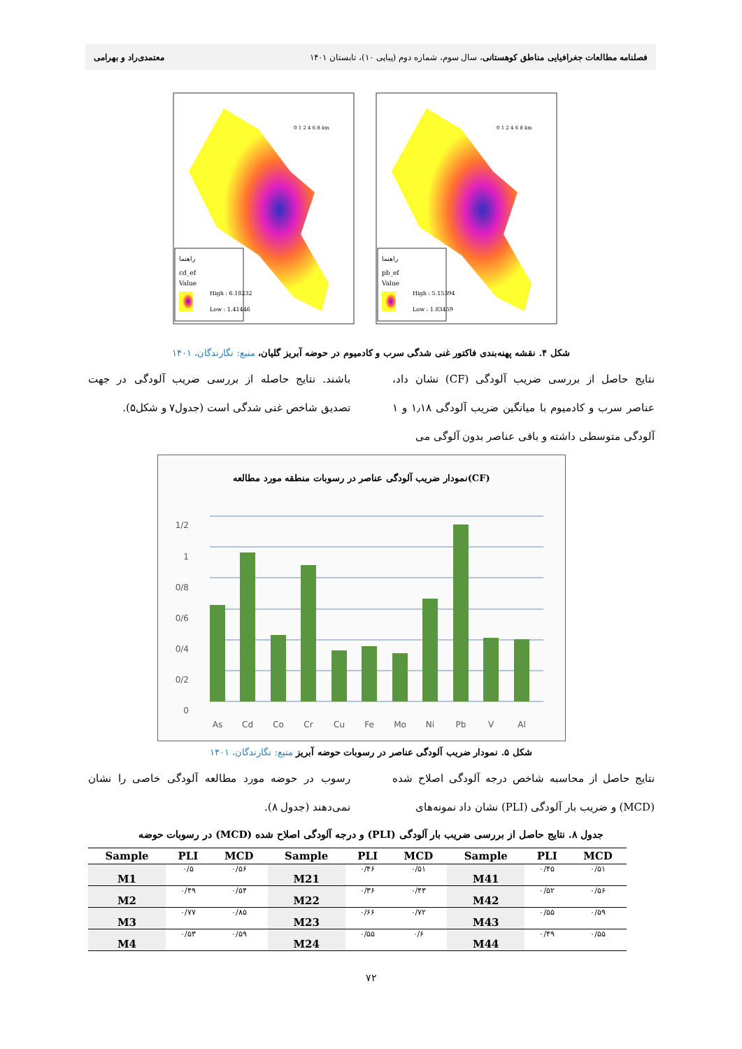فصلنامه مطالعات جغرافیایی مناطق کوهستانی، سال سوم، شماره دوم (پیاپی ۱۰)، تابستان ۱۴۰۱
معتمدی‌راد و بهرامی
راهنما
cd_ef
Value
High : 6.18232
Low : 1.41446
0 1 2 4 6 8 km
راهنما
pb_ef
Value
High : 5.15394
Low : 1.83459
0 1 2 4 6 8 km
شکل ۴. نقشه پهنه‌بندی فاکتور غنی شدگی سرب و کادمیوم در حوضه آبریز گلیان، منبع: نگارندگان، ۱۴۰۱
نتایج حاصل از بررسی ضریب آلودگی (CF) نشان داد، عناصر سرب و کادمیوم با میانگین ضریب آلودگی ۱٫۱۸ و ۱ آلودگی متوسطی داشته و باقی عناصر بدون آلوگی می
باشند. نتایج حاصله از بررسی ضریب آلودگی در جهت تصدیق شاخص غنی شدگی است (جدول۷ و شکل۵).
نمودار ضریب آلودگی عناصر در رسوبات منطقه مورد مطالعه(CF)
1/2
1
0/8
0/6
0/4
0/2
0
As
Cd
Co
Cr
Cu
Fe
Mo
Ni
Pb
V
Al
شکل ۵. نمودار ضریب آلودگی عناصر در رسوبات حوضه آبریز منبع: نگارندگان، ۱۴۰۱
نتایج حاصل از محاسبه شاخص درجه آلودگی اصلاح شده (MCD) و ضریب بار آلودگی (PLI) نشان داد نمونه‌های
رسوب در حوضه مورد مطالعه آلودگی خاصی را نشان نمی‌دهند (جدول ۸).
جدول ۸. نتایج حاصل از بررسی ضریب بار آلودگی (PLI) و درجه آلودگی اصلاح شده (MCD) در رسوبات حوضه
| Sample | PLI | MCD | Sample | PLI | MCD | Sample | PLI | MCD |
| --- | --- | --- | --- | --- | --- | --- | --- | --- |
| M1 | ۰/۵ | ۰/۵۶ | M21 | ۰/۴۶ | ۰/۵۱ | M41 | ۰/۴۵ | ۰/۵۱ |
| M2 | ۰/۴۹ | ۰/۵۴ | M22 | ۰/۳۶ | ۰/۴۳ | M42 | ۰/۵۲ | ۰/۵۶ |
| M3 | ۰/۷۷ | ۰/۸۵ | M23 | ۰/۶۶ | ۰/۷۲ | M43 | ۰/۵۵ | ۰/۵۹ |
| M4 | ۰/۵۳ | ۰/۵۹ | M24 | ۰/۵۵ | ۰/۶ | M44 | ۰/۴۹ | ۰/۵۵ |
۷۲